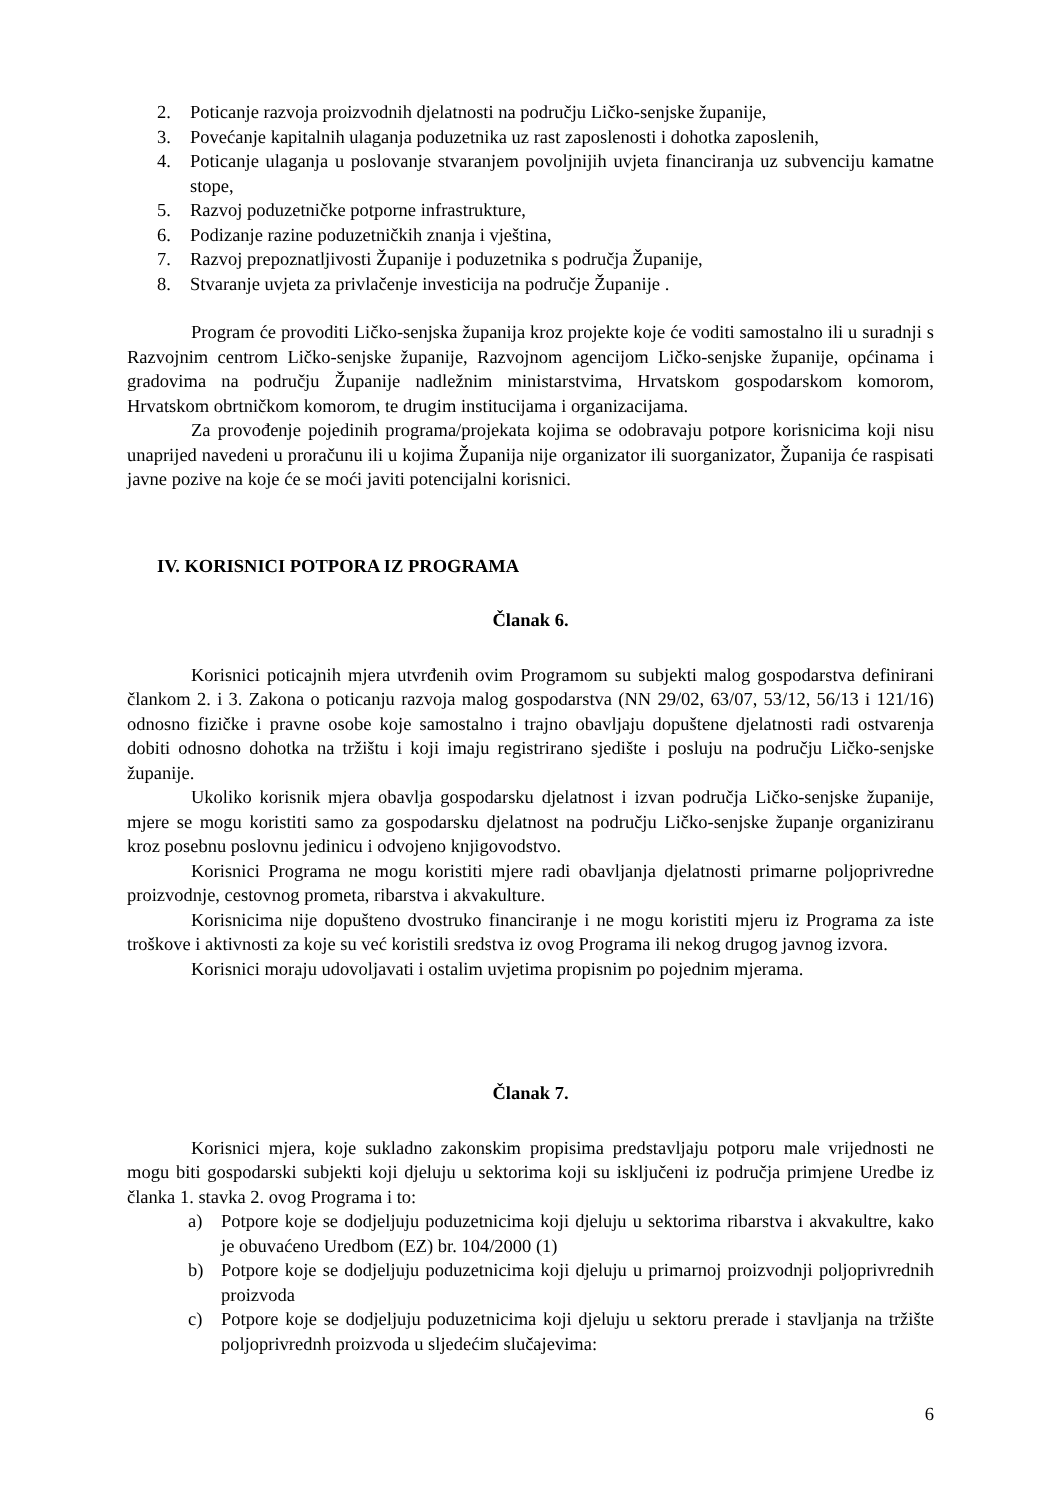2. Poticanje razvoja proizvodnih djelatnosti na području Ličko-senjske županije,
3. Povećanje kapitalnih ulaganja poduzetnika uz rast zaposlenosti i dohotka zaposlenih,
4. Poticanje ulaganja u poslovanje stvaranjem povoljnijih uvjeta financiranja uz subvenciju kamatne stope,
5. Razvoj poduzetničke potporne infrastrukture,
6. Podizanje razine poduzetničkih znanja i vještina,
7. Razvoj prepoznatljivosti Županije i poduzetnika s područja Županije,
8. Stvaranje uvjeta za privlačenje investicija na područje Županije .
Program će provoditi Ličko-senjska županija kroz projekte koje će voditi samostalno ili u suradnji s Razvojnim centrom Ličko-senjske županije, Razvojnom agencijom Ličko-senjske županije, općinama i gradovima na području Županije nadležnim ministarstvima, Hrvatskom gospodarskom komorom, Hrvatskom obrtničkom komorom, te drugim institucijama i organizacijama.
Za provođenje pojedinih programa/projekata kojima se odobravaju potpore korisnicima koji nisu unaprijed navedeni u proračunu ili u kojima Županija nije organizator ili suorganizator, Županija će raspisati javne pozive na koje će se moći javiti potencijalni korisnici.
IV. KORISNICI POTPORA IZ PROGRAMA
Članak 6.
Korisnici poticajnih mjera utvrđenih ovim Programom su subjekti malog gospodarstva definirani člankom 2. i 3. Zakona o poticanju razvoja malog gospodarstva (NN 29/02, 63/07, 53/12, 56/13 i 121/16) odnosno fizičke i pravne osobe koje samostalno i trajno obavljaju dopuštene djelatnosti radi ostvarenja dobiti odnosno dohotka na tržištu i koji imaju registrirano sjedište i posluju na području Ličko-senjske županije.
Ukoliko korisnik mjera obavlja gospodarsku djelatnost i izvan područja Ličko-senjske županije, mjere se mogu koristiti samo za gospodarsku djelatnost na području Ličko-senjske županje organiziranu kroz posebnu poslovnu jedinicu i odvojeno knjigovodstvo.
Korisnici Programa ne mogu koristiti mjere radi obavljanja djelatnosti primarne poljoprivredne proizvodnje, cestovnog prometa, ribarstva i akvakulture.
Korisnicima nije dopušteno dvostruko financiranje i ne mogu koristiti mjeru iz Programa za iste troškove i aktivnosti za koje su već koristili sredstva iz ovog Programa ili nekog drugog javnog izvora.
Korisnici moraju udovoljavati i ostalim uvjetima propisnim po pojednim mjerama.
Članak 7.
Korisnici mjera, koje sukladno zakonskim propisima predstavljaju potporu male vrijednosti ne mogu biti gospodarski subjekti koji djeluju u sektorima koji su isključeni iz područja primjene Uredbe iz članka 1. stavka 2. ovog Programa i to:
a) Potpore koje se dodjeljuju poduzetnicima koji djeluju u sektorima ribarstva i akvakultre, kako je obuvaćeno Uredbom (EZ) br. 104/2000 (1)
b) Potpore koje se dodjeljuju poduzetnicima koji djeluju u primarnoj proizvodnji poljoprivrednih proizvoda
c) Potpore koje se dodjeljuju poduzetnicima koji djeluju u sektoru prerade i stavljanja na tržište poljoprivrednh proizvoda u sljedećim slučajevima:
6